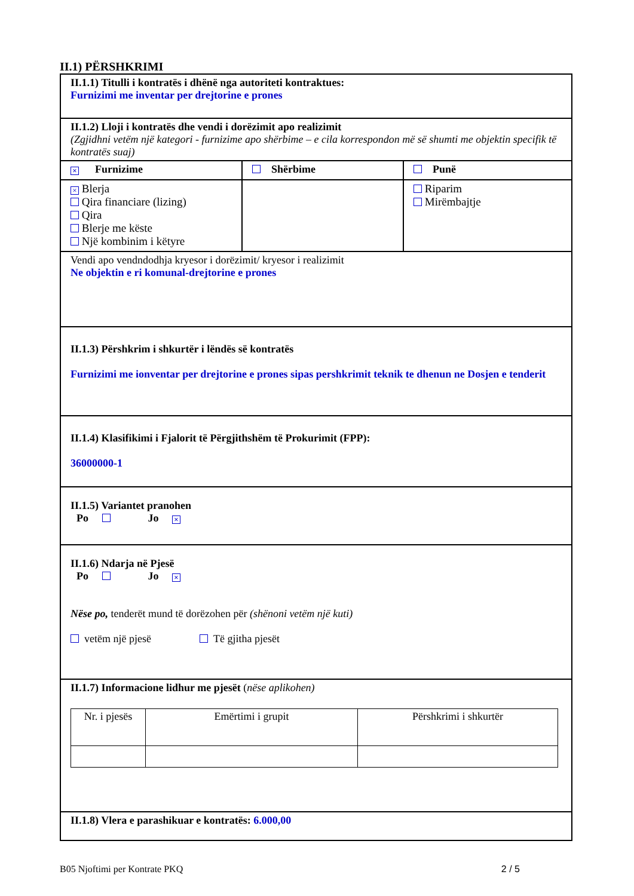II.1) PËRSHKRIMI
II.1.1) Titulli i kontratës i dhënë nga autoriteti kontraktues:
Furnizimi me inventar per drejtorine e prones
II.1.2) Lloji i kontratës dhe vendi i dorëzimit apo realizimit
(Zgjidhni vetëm një kategori - furnizime apo shërbime – e cila korrespondon më së shumti me objektin specifik të kontratës suaj)
× Furnizime Shërbime Punë
× Blerja
Qira financiare (lizing)
Qira
Blerje me këste
Një kombinim i këtyre
Riparim
Mirëmbajtje
Vendi apo vendndodhja kryesor i dorëzimit/ kryesor i realizimit
Ne objektin e ri komunal-drejtorine e prones
II.1.3) Përshkrim i shkurtër i lëndës së kontratës
Furnizimi me ionventar per drejtorine e prones sipas pershkrimit teknik te dhenun ne Dosjen e tenderit
II.1.4) Klasifikimi i Fjalorit të Përgjithshëm të Prokurimit (FPP):
36000000-1
II.1.5) Variantet pranohen
Po Jo ×
II.1.6) Ndarja në Pjesë
Po Jo ×
Nëse po, tenderët mund të dorëzohen për (shënoni vetëm një kuti)
vetëm një pjesë Të gjitha pjesët
II.1.7) Informacione lidhur me pjesët (nëse aplikohen)
| Nr. i pjesës | Emërtimi i grupit | Përshkrimi i shkurtër |
II.1.8) Vlera e parashikuar e kontratës: 6.000,00
B05 Njoftimi per Kontrate PKQ 2 / 5